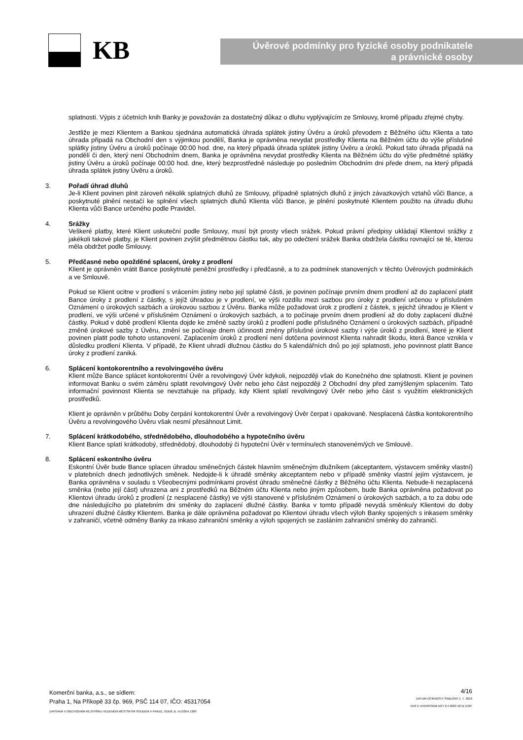KB
Úvěrové podmínky pro fyzické osoby podnikatele
a právnické osoby
splatnosti. Výpis z účetních knih Banky je považován za dostatečný důkaz o dluhu vyplývajícím ze Smlouvy, kromě případu zřejmé chyby.
Jestliže je mezi Klientem a Bankou sjednána automatická úhrada splátek jistiny Úvěru a úroků převodem z Běžného účtu Klienta a tato úhrada připadá na Obchodní den s výjimkou pondělí, Banka je oprávněna nevydat prostředky Klienta na Běžném účtu do výše příslušné splátky jistiny Úvěru a úroků počínaje 00:00 hod. dne, na který připadá úhrada splátek jistiny Úvěru a úroků. Pokud tato úhrada připadá na pondělí či den, který není Obchodním dnem, Banka je oprávněna nevydat prostředky Klienta na Běžném účtu do výše předmětné splátky jistiny Úvěru a úroků počínaje 00:00 hod. dne, který bezprostředně následuje po posledním Obchodním dni přede dnem, na který připadá úhrada splátek jistiny Úvěru a úroků.
3. Pořadí úhrad dluhů
Je-li Klient povinen plnit zároveň několik splatných dluhů ze Smlouvy, případně splatných dluhů z jiných závazkových vztahů vůči Bance, a poskytnuté plnění nestačí ke splnění všech splatných dluhů Klienta vůči Bance, je plnění poskytnuté Klientem použito na úhradu dluhu Klienta vůči Bance určeného podle Pravidel.
4. Srážky
Veškeré platby, které Klient uskuteční podle Smlouvy, musí být prosty všech srážek. Pokud právní předpisy ukládají Klientovi srážky z jakékoli takové platby, je Klient povinen zvýšit předmětnou částku tak, aby po odečtení srážek Banka obdržela částku rovnající se té, kterou měla obdržet podle Smlouvy.
5. Předčasné nebo opožděné splacení, úroky z prodlení
Klient je oprávněn vrátit Bance poskytnuté peněžní prostředky i předčasně, a to za podmínek stanovených v těchto Úvěrových podmínkách a ve Smlouvě.
Pokud se Klient ocitne v prodlení s vrácením jistiny nebo její splatné části, je povinen počínaje prvním dnem prodlení až do zaplacení platit Bance úroky z prodlení z částky, s jejíž úhradou je v prodlení, ve výši rozdílu mezi sazbou pro úroky z prodlení určenou v příslušném Oznámení o úrokových sazbách a úrokovou sazbou z Úvěru. Banka může požadovat úrok z prodlení z částek, s jejichž úhradou je Klient v prodlení, ve výši určené v příslušném Oznámení o úrokových sazbách, a to počínaje prvním dnem prodlení až do doby zaplacení dlužné částky. Pokud v době prodlení Klienta dojde ke změně sazby úroků z prodlení podle příslušného Oznámení o úrokových sazbách, případně změně úrokové sazby z Úvěru, změní se počínaje dnem účinnosti změny příslušné úrokové sazby i výše úroků z prodlení, které je Klient povinen platit podle tohoto ustanovení. Zaplacením úroků z prodlení není dotčena povinnost Klienta nahradit škodu, která Bance vznikla v důsledku prodlení Klienta. V případě, že Klient uhradí dlužnou částku do 5 kalendářních dnů po její splatnosti, jeho povinnost platit Bance úroky z prodlení zaniká.
6. Splácení kontokorentního a revolvingového úvěru
Klient může Bance splácet kontokorentní Úvěr a revolvingový Úvěr kdykoli, nejpozději však do Konečného dne splatnosti. Klient je povinen informovat Banku o svém záměru splatit revolvingový Úvěr nebo jeho část nejpozději 2 Obchodní dny před zamýšleným splacením. Tato informační povinnost Klienta se nevztahuje na případy, kdy Klient splatí revolvingový Úvěr nebo jeho část s využitím elektronických prostředků.
Klient je oprávněn v průběhu Doby čerpání kontokorentní Úvěr a revolvingový Úvěr čerpat i opakovaně. Nesplacená částka kontokorentního Úvěru a revolvingového Úvěru však nesmí přesáhnout Limit.
7. Splácení krátkodobého, střednědobého, dlouhodobého a hypotečního úvěru
Klient Bance splatí krátkodobý, střednědobý, dlouhodobý či hypoteční Úvěr v termínu/ech stanoveném/ých ve Smlouvě.
8. Splácení eskontního úvěru
Eskontní Úvěr bude Bance splacen úhradou směnečných částek hlavním směnečným dlužníkem (akceptantem, výstavcem směnky vlastní) v platebních dnech jednotlivých směnek. Nedojde-li k úhradě směnky akceptantem nebo v případě směnky vlastní jejím výstavcem, je Banka oprávněna v souladu s Všeobecnými podmínkami provést úhradu směnečné částky z Běžného účtu Klienta. Nebude-li nezaplacená směnka (nebo její část) uhrazena ani z prostředků na Běžném účtu Klienta nebo jiným způsobem, bude Banka oprávněna požadovat po Klientovi úhradu úroků z prodlení (z nesplacené částky) ve výši stanovené v příslušném Oznámení o úrokových sazbách, a to za dobu ode dne následujícího po platebním dni směnky do zaplacení dlužné částky. Banka v tomto případě nevydá směnku/y Klientovi do doby uhrazení dlužné částky Klientem. Banka je dále oprávněna požadovat po Klientovi úhradu všech výloh Banky spojených s inkasem směnky v zahraničí, včetně odměny Banky za inkaso zahraniční směnky a výloh spojených se zasláním zahraniční směnky do zahraničí.
Komerční banka, a.s., se sídlem:
Praha 1, Na Příkopě 33 čp. 969, PSČ 114 07, IČO: 45317054
ZAPSANÁ V OBCHODNÍM REJSTŘÍKU VEDENÉM MĚSTSKÝM SOUDEM V PRAZE, ODDÍL B, VLOŽKA 1360
4/16
DATUM ÚČINNOSTI ŠABLONY 1. 7. 2016
VER E UVERPODM.DOT 8.4.2020 10:51 DOP.